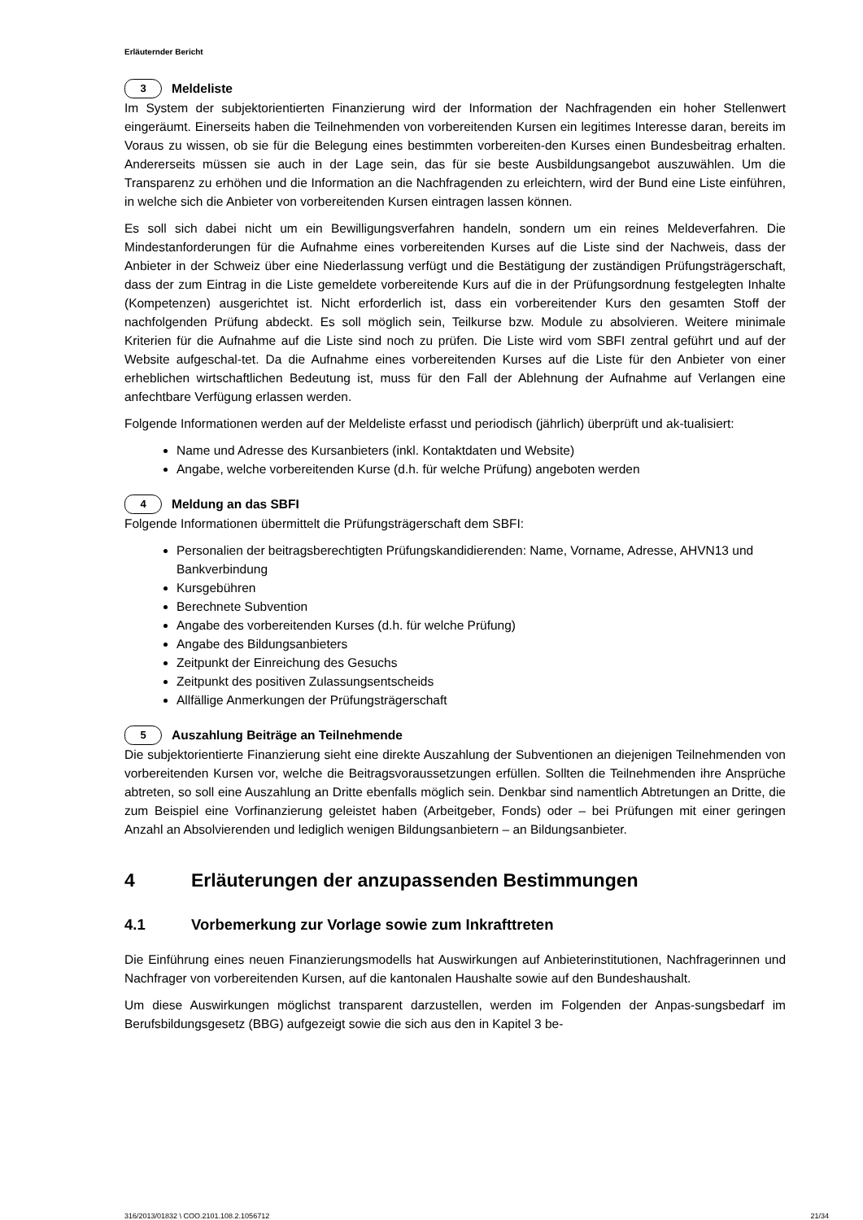Erläuternder Bericht
3 Meldeliste
Im System der subjektorientierten Finanzierung wird der Information der Nachfragenden ein hoher Stellenwert eingeräumt. Einerseits haben die Teilnehmenden von vorbereitenden Kursen ein legitimes Interesse daran, bereits im Voraus zu wissen, ob sie für die Belegung eines bestimmten vorbereiten-den Kurses einen Bundesbeitrag erhalten. Andererseits müssen sie auch in der Lage sein, das für sie beste Ausbildungsangebot auszuwählen. Um die Transparenz zu erhöhen und die Information an die Nachfragenden zu erleichtern, wird der Bund eine Liste einführen, in welche sich die Anbieter von vorbereitenden Kursen eintragen lassen können.
Es soll sich dabei nicht um ein Bewilligungsverfahren handeln, sondern um ein reines Meldeverfahren. Die Mindestanforderungen für die Aufnahme eines vorbereitenden Kurses auf die Liste sind der Nachweis, dass der Anbieter in der Schweiz über eine Niederlassung verfügt und die Bestätigung der zuständigen Prüfungsträgerschaft, dass der zum Eintrag in die Liste gemeldete vorbereitende Kurs auf die in der Prüfungsordnung festgelegten Inhalte (Kompetenzen) ausgerichtet ist. Nicht erforderlich ist, dass ein vorbereitender Kurs den gesamten Stoff der nachfolgenden Prüfung abdeckt. Es soll möglich sein, Teilkurse bzw. Module zu absolvieren. Weitere minimale Kriterien für die Aufnahme auf die Liste sind noch zu prüfen. Die Liste wird vom SBFI zentral geführt und auf der Website aufgeschal-tet. Da die Aufnahme eines vorbereitenden Kurses auf die Liste für den Anbieter von einer erheblichen wirtschaftlichen Bedeutung ist, muss für den Fall der Ablehnung der Aufnahme auf Verlangen eine anfechtbare Verfügung erlassen werden.
Folgende Informationen werden auf der Meldeliste erfasst und periodisch (jährlich) überprüft und ak-tualisiert:
Name und Adresse des Kursanbieters (inkl. Kontaktdaten und Website)
Angabe, welche vorbereitenden Kurse (d.h. für welche Prüfung) angeboten werden
4 Meldung an das SBFI
Folgende Informationen übermittelt die Prüfungsträgerschaft dem SBFI:
Personalien der beitragsberechtigten Prüfungskandidierenden: Name, Vorname, Adresse, AHVN13 und Bankverbindung
Kursgebühren
Berechnete Subvention
Angabe des vorbereitenden Kurses (d.h. für welche Prüfung)
Angabe des Bildungsanbieters
Zeitpunkt der Einreichung des Gesuchs
Zeitpunkt des positiven Zulassungsentscheids
Allfällige Anmerkungen der Prüfungsträgerschaft
5 Auszahlung Beiträge an Teilnehmende
Die subjektorientierte Finanzierung sieht eine direkte Auszahlung der Subventionen an diejenigen Teilnehmenden von vorbereitenden Kursen vor, welche die Beitragsvoraussetzungen erfüllen. Sollten die Teilnehmenden ihre Ansprüche abtreten, so soll eine Auszahlung an Dritte ebenfalls möglich sein. Denkbar sind namentlich Abtretungen an Dritte, die zum Beispiel eine Vorfinanzierung geleistet haben (Arbeitgeber, Fonds) oder – bei Prüfungen mit einer geringen Anzahl an Absolvierenden und lediglich wenigen Bildungsanbietern – an Bildungsanbieter.
4 Erläuterungen der anzupassenden Bestimmungen
4.1 Vorbemerkung zur Vorlage sowie zum Inkrafttreten
Die Einführung eines neuen Finanzierungsmodells hat Auswirkungen auf Anbieterinstitutionen, Nachfragerinnen und Nachfrager von vorbereitenden Kursen, auf die kantonalen Haushalte sowie auf den Bundeshaushalt.
Um diese Auswirkungen möglichst transparent darzustellen, werden im Folgenden der Anpas-sungsbedarf im Berufsbildungsgesetz (BBG) aufgezeigt sowie die sich aus den in Kapitel 3 be-
316/2013/01832 \ COO.2101.108.2.1056712 21/34